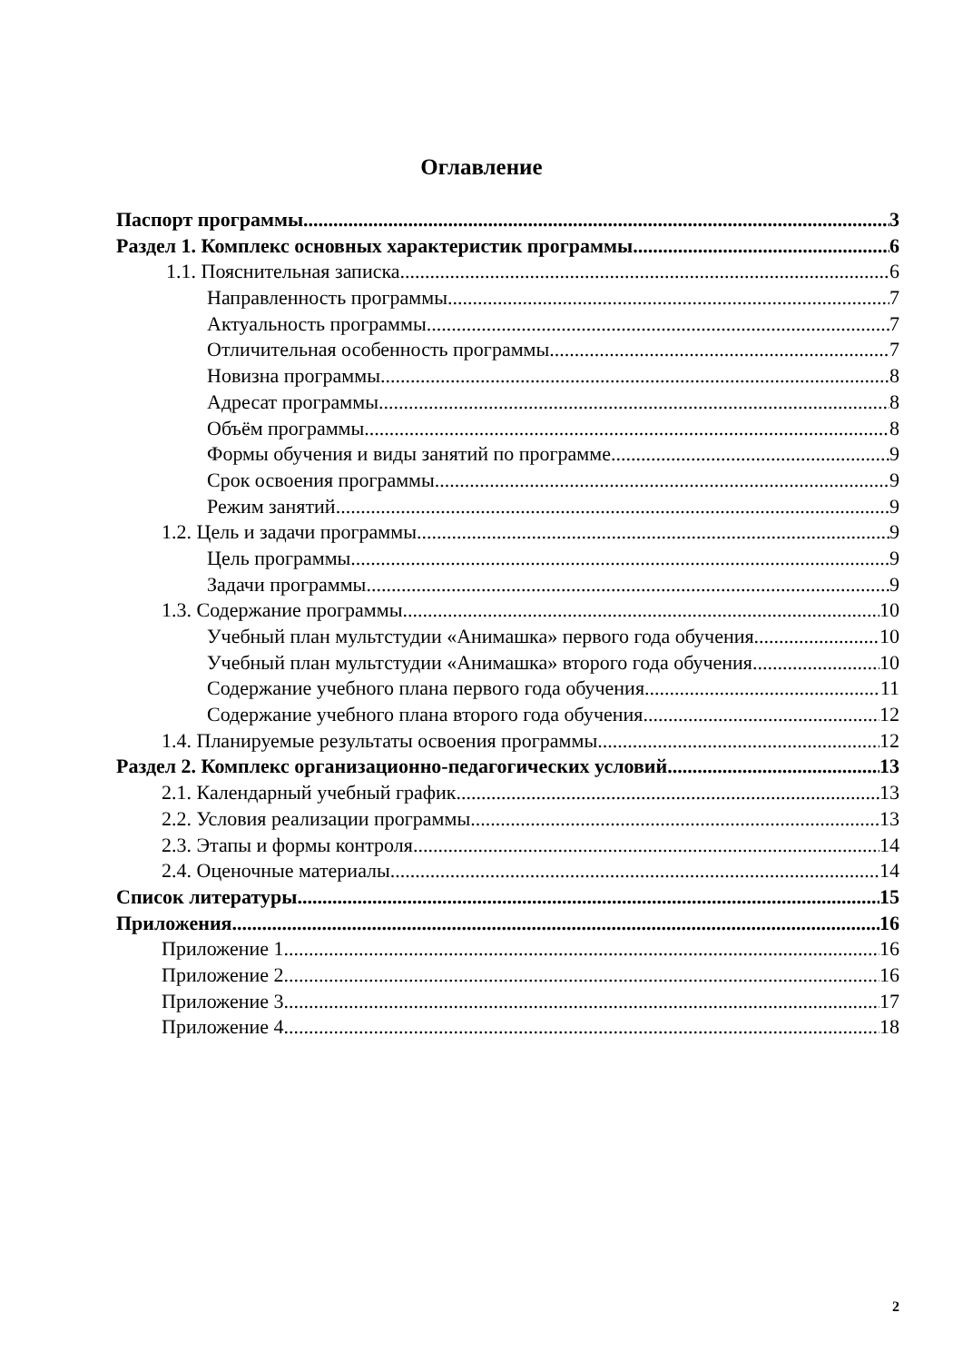Оглавление
Паспорт программы 3
Раздел 1. Комплекс основных характеристик программы 6
1.1. Пояснительная записка 6
Направленность программы 7
Актуальность программы 7
Отличительная особенность программы 7
Новизна программы 8
Адресат программы 8
Объём программы 8
Формы обучения и виды занятий по программе 9
Срок освоения программы 9
Режим занятий 9
1.2. Цель и задачи программы 9
Цель программы 9
Задачи программы 9
1.3. Содержание программы. 10
Учебный план мультстудии «Анимашка» первого года обучения 10
Учебный план мультстудии «Анимашка» второго года обучения 10
Содержание учебного плана первого года обучения 11
Содержание учебного плана второго года обучения 12
1.4. Планируемые результаты освоения программы 12
Раздел 2. Комплекс организационно-педагогических условий 13
2.1. Календарный учебный график 13
2.2. Условия реализации программы 13
2.3. Этапы и формы контроля 14
2.4. Оценочные материалы 14
Список литературы 15
Приложения 16
Приложение 1 16
Приложение 2 16
Приложение 3 17
Приложение 4 18
2